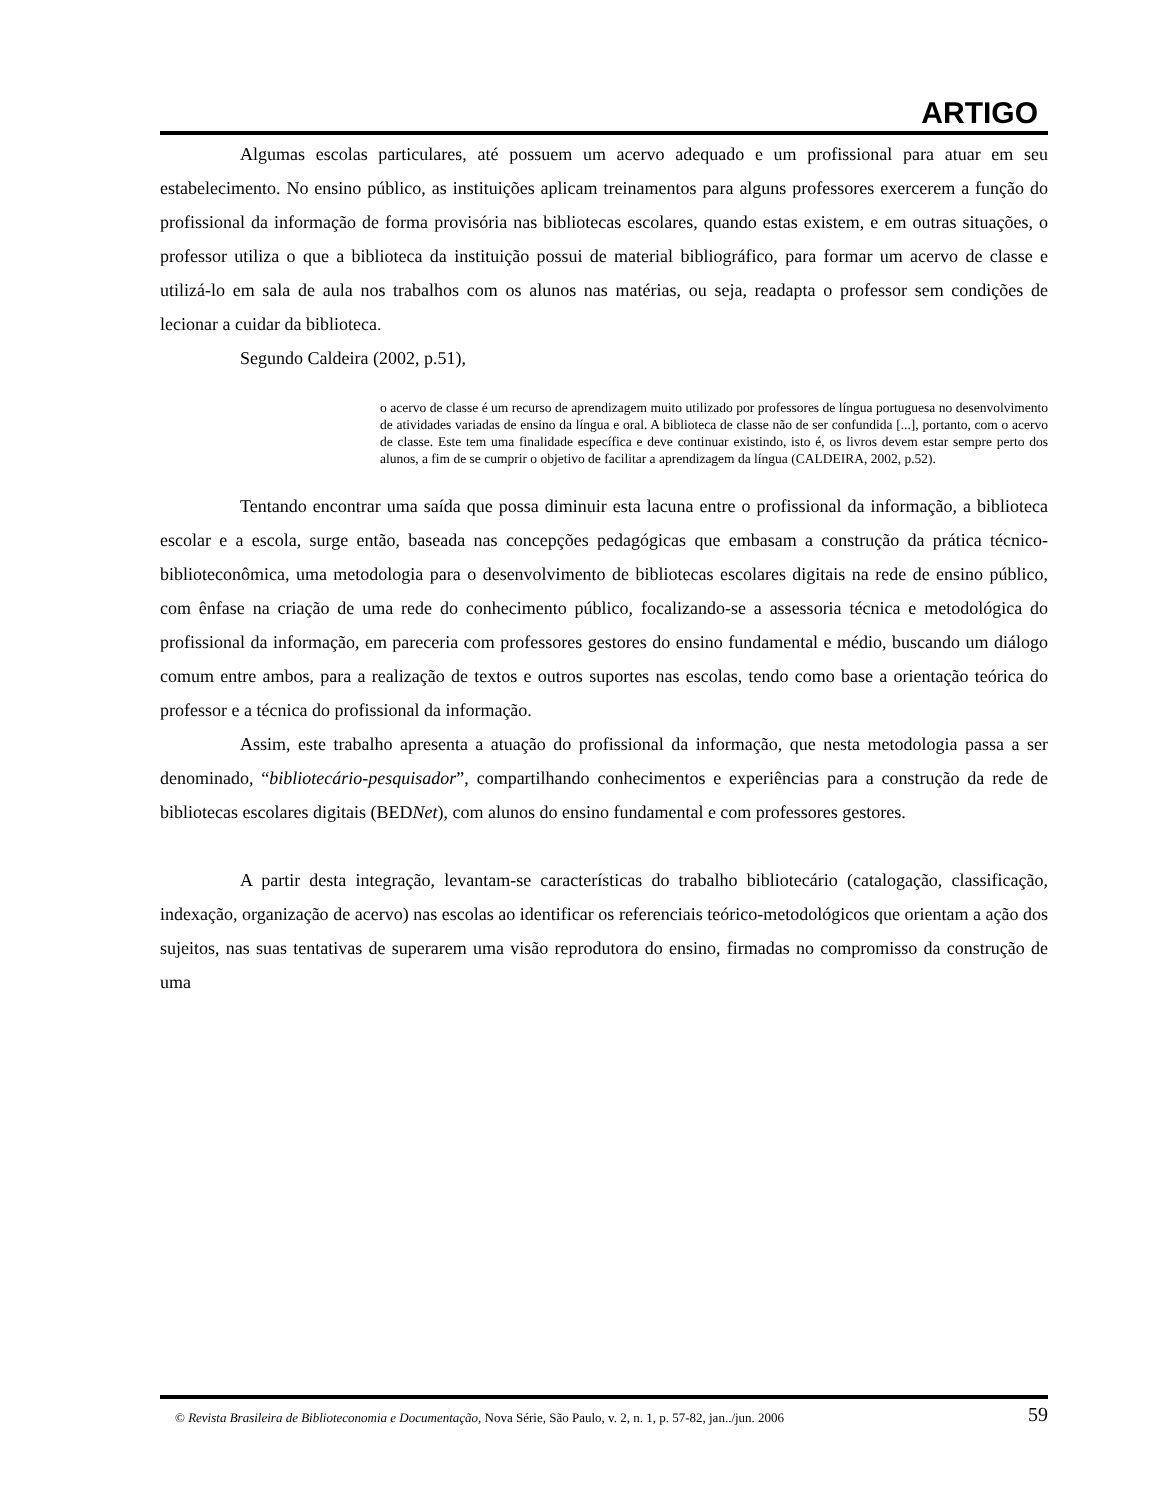ARTIGO
Algumas escolas particulares, até possuem um acervo adequado e um profissional para atuar em seu estabelecimento. No ensino público, as instituições aplicam treinamentos para alguns professores exercerem a função do profissional da informação de forma provisória nas bibliotecas escolares, quando estas existem, e em outras situações, o professor utiliza o que a biblioteca da instituição possui de material bibliográfico, para formar um acervo de classe e utilizá-lo em sala de aula nos trabalhos com os alunos nas matérias, ou seja, readapta o professor sem condições de lecionar a cuidar da biblioteca.
Segundo Caldeira (2002, p.51),
o acervo de classe é um recurso de aprendizagem muito utilizado por professores de língua portuguesa no desenvolvimento de atividades variadas de ensino da língua e oral. A biblioteca de classe não de ser confundida [...], portanto, com o acervo de classe. Este tem uma finalidade específica e deve continuar existindo, isto é, os livros devem estar sempre perto dos alunos, a fim de se cumprir o objetivo de facilitar a aprendizagem da língua (CALDEIRA, 2002, p.52).
Tentando encontrar uma saída que possa diminuir esta lacuna entre o profissional da informação, a biblioteca escolar e a escola, surge então, baseada nas concepções pedagógicas que embasam a construção da prática técnico-biblioteconômica, uma metodologia para o desenvolvimento de bibliotecas escolares digitais na rede de ensino público, com ênfase na criação de uma rede do conhecimento público, focalizando-se a assessoria técnica e metodológica do profissional da informação, em pareceria com professores gestores do ensino fundamental e médio, buscando um diálogo comum entre ambos, para a realização de textos e outros suportes nas escolas, tendo como base a orientação teórica do professor e a técnica do profissional da informação.
Assim, este trabalho apresenta a atuação do profissional da informação, que nesta metodologia passa a ser denominado, “bibliotecário-pesquisador”, compartilhando conhecimentos e experiências para a construção da rede de bibliotecas escolares digitais (BEDNet), com alunos do ensino fundamental e com professores gestores.
A partir desta integração, levantam-se características do trabalho bibliotecário (catalogação, classificação, indexação, organização de acervo) nas escolas ao identificar os referenciais teórico-metodológicos que orientam a ação dos sujeitos, nas suas tentativas de superarem uma visão reprodutora do ensino, firmadas no compromisso da construção de uma
© Revista Brasileira de Biblioteconomia e Documentação, Nova Série, São Paulo, v. 2, n. 1, p. 57-82, jan../jun. 2006 59